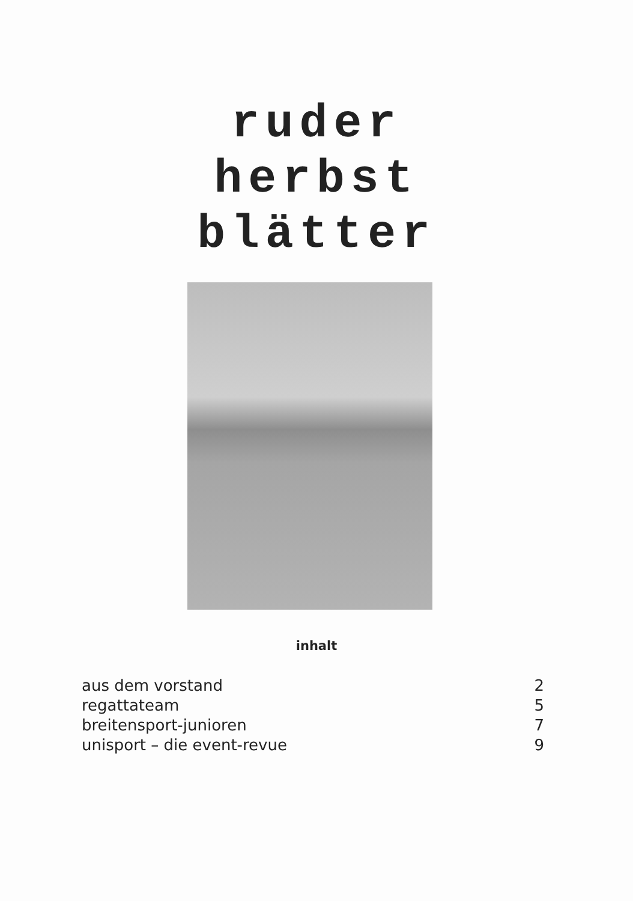ruder
herbst
blätter
inhalt
| aus dem vorstand | 2 |
| regattateam | 5 |
| breitensport-junioren | 7 |
| unisport – die event-revue | 9 |